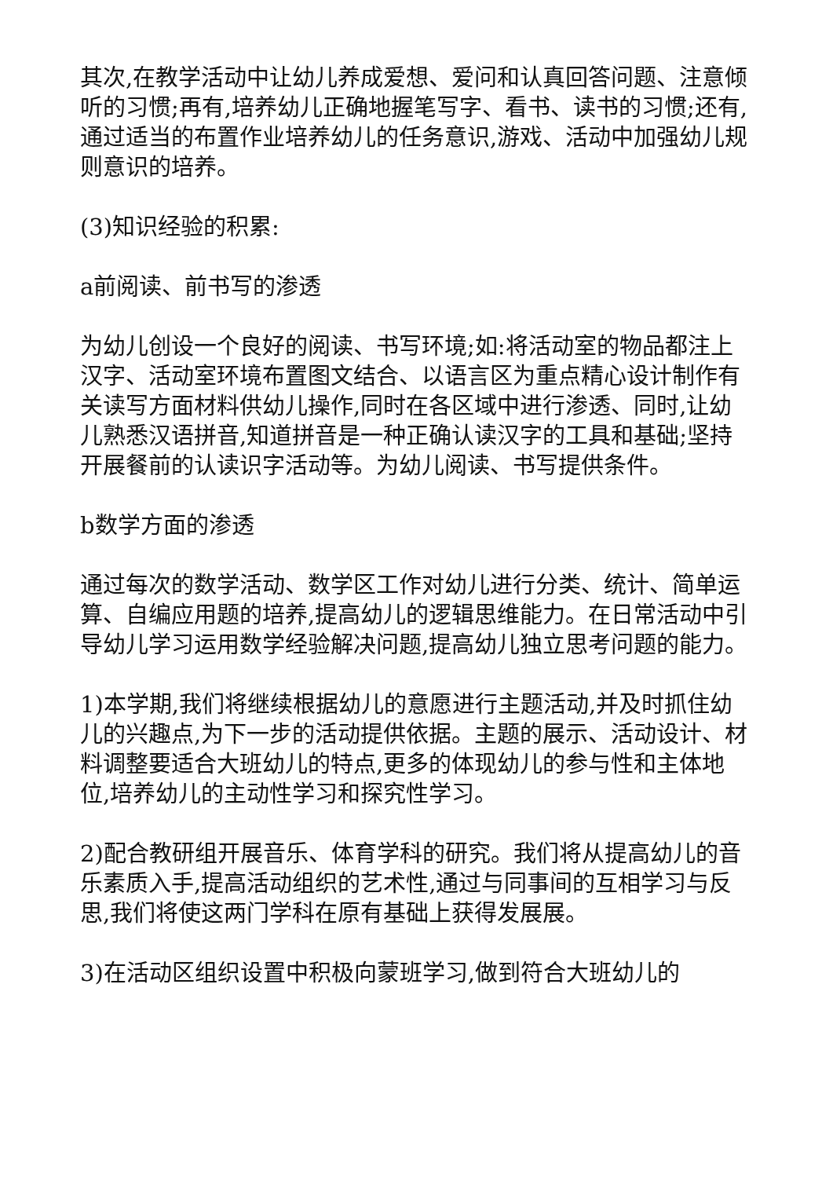其次,在教学活动中让幼儿养成爱想、爱问和认真回答问题、注意倾听的习惯;再有,培养幼儿正确地握笔写字、看书、读书的习惯;还有,通过适当的布置作业培养幼儿的任务意识,游戏、活动中加强幼儿规则意识的培养。
(3)知识经验的积累:
a前阅读、前书写的渗透
为幼儿创设一个良好的阅读、书写环境;如:将活动室的物品都注上汉字、活动室环境布置图文结合、以语言区为重点精心设计制作有关读写方面材料供幼儿操作,同时在各区域中进行渗透、同时,让幼儿熟悉汉语拼音,知道拼音是一种正确认读汉字的工具和基础;坚持开展餐前的认读识字活动等。为幼儿阅读、书写提供条件。
b数学方面的渗透
通过每次的数学活动、数学区工作对幼儿进行分类、统计、简单运算、自编应用题的培养,提高幼儿的逻辑思维能力。在日常活动中引导幼儿学习运用数学经验解决问题,提高幼儿独立思考问题的能力。
1)本学期,我们将继续根据幼儿的意愿进行主题活动,并及时抓住幼儿的兴趣点,为下一步的活动提供依据。主题的展示、活动设计、材料调整要适合大班幼儿的特点,更多的体现幼儿的参与性和主体地位,培养幼儿的主动性学习和探究性学习。
2)配合教研组开展音乐、体育学科的研究。我们将从提高幼儿的音乐素质入手,提高活动组织的艺术性,通过与同事间的互相学习与反思,我们将使这两门学科在原有基础上获得发展展。
3)在活动区组织设置中积极向蒙班学习,做到符合大班幼儿的